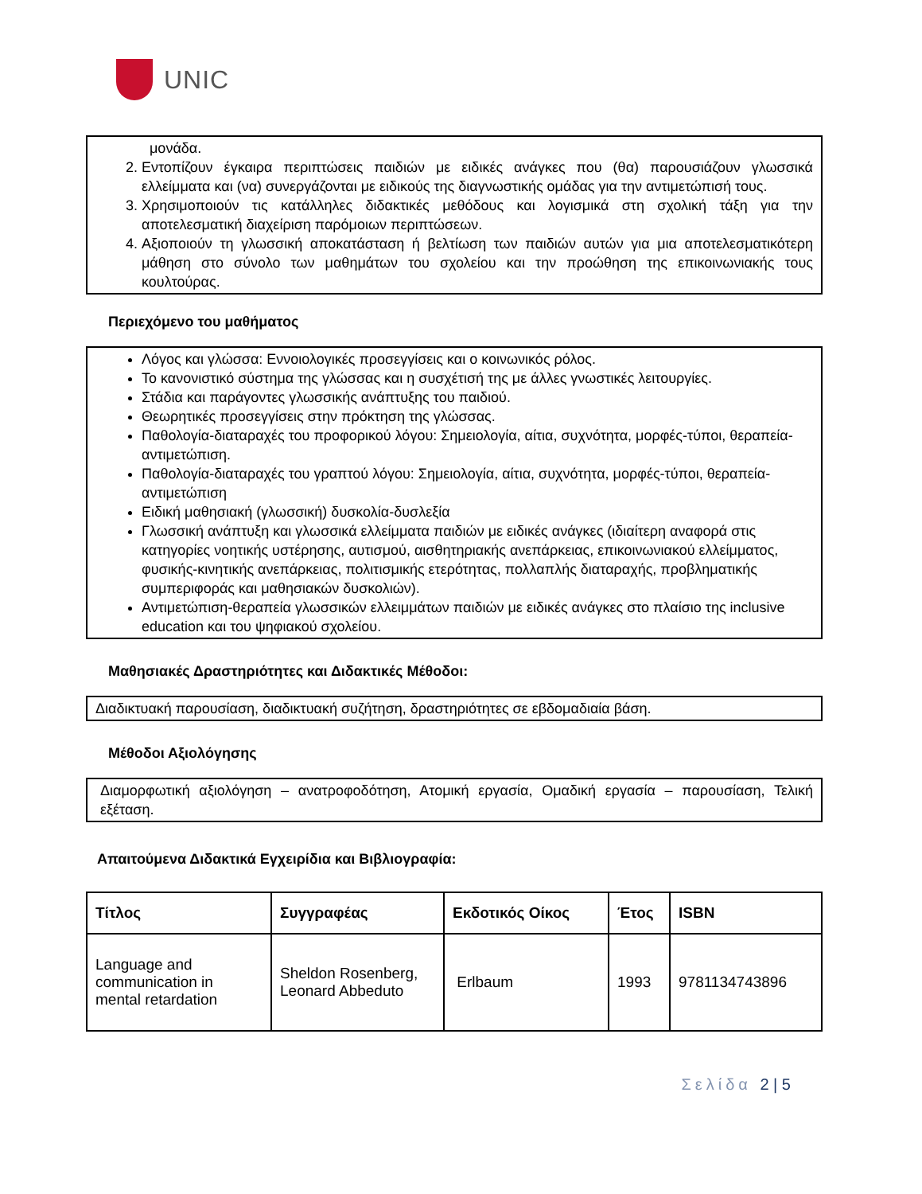UNIC
μονάδα.
2. Εντοπίζουν έγκαιρα περιπτώσεις παιδιών με ειδικές ανάγκες που (θα) παρουσιάζουν γλωσσικά ελλείμματα και (να) συνεργάζονται με ειδικούς της διαγνωστικής ομάδας για την αντιμετώπισή τους.
3. Χρησιμοποιούν τις κατάλληλες διδακτικές μεθόδους και λογισμικά στη σχολική τάξη για την αποτελεσματική διαχείριση παρόμοιων περιπτώσεων.
4. Αξιοποιούν τη γλωσσική αποκατάσταση ή βελτίωση των παιδιών αυτών για μια αποτελεσματικότερη μάθηση στο σύνολο των μαθημάτων του σχολείου και την προώθηση της επικοινωνιακής τους κουλτούρας.
Περιεχόμενο του μαθήματος
Λόγος και γλώσσα: Εννοιολογικές προσεγγίσεις και ο κοινωνικός ρόλος.
Το κανονιστικό σύστημα της γλώσσας και η συσχέτισή της με άλλες γνωστικές λειτουργίες.
Στάδια και παράγοντες γλωσσικής ανάπτυξης του παιδιού.
Θεωρητικές προσεγγίσεις στην πρόκτηση της γλώσσας.
Παθολογία-διαταραχές του προφορικού λόγου: Σημειολογία, αίτια, συχνότητα, μορφές-τύποι, θεραπεία-αντιμετώπιση.
Παθολογία-διαταραχές του γραπτού λόγου: Σημειολογία, αίτια, συχνότητα, μορφές-τύποι, θεραπεία-αντιμετώπιση
Ειδική μαθησιακή (γλωσσική) δυσκολία-δυσλεξία
Γλωσσική ανάπτυξη και γλωσσικά ελλείμματα παιδιών με ειδικές ανάγκες (ιδιαίτερη αναφορά στις κατηγορίες νοητικής υστέρησης, αυτισμού, αισθητηριακής ανεπάρκειας, επικοινωνιακού ελλείμματος, φυσικής-κινητικής ανεπάρκειας, πολιτισμικής ετερότητας, πολλαπλής διαταραχής, προβληματικής συμπεριφοράς και μαθησιακών δυσκολιών).
Αντιμετώπιση-θεραπεία γλωσσικών ελλειμμάτων παιδιών με ειδικές ανάγκες στο πλαίσιο της inclusive education και του ψηφιακού σχολείου.
Μαθησιακές Δραστηριότητες και Διδακτικές Μέθοδοι:
Διαδικτυακή παρουσίαση, διαδικτυακή συζήτηση, δραστηριότητες σε εβδομαδιαία βάση.
Μέθοδοι Αξιολόγησης
Διαμορφωτική αξιολόγηση – ανατροφοδότηση, Ατομική εργασία, Ομαδική εργασία – παρουσίαση, Τελική εξέταση.
Απαιτούμενα Διδακτικά Εγχειρίδια και Βιβλιογραφία:
| Τίτλος | Συγγραφέας | Εκδοτικός Οίκος | Έτος | ISBN |
| --- | --- | --- | --- | --- |
| Language and communication in mental retardation | Sheldon Rosenberg, Leonard Abbeduto | Erlbaum | 1993 | 9781134743896 |
Σελίδα 2 | 5